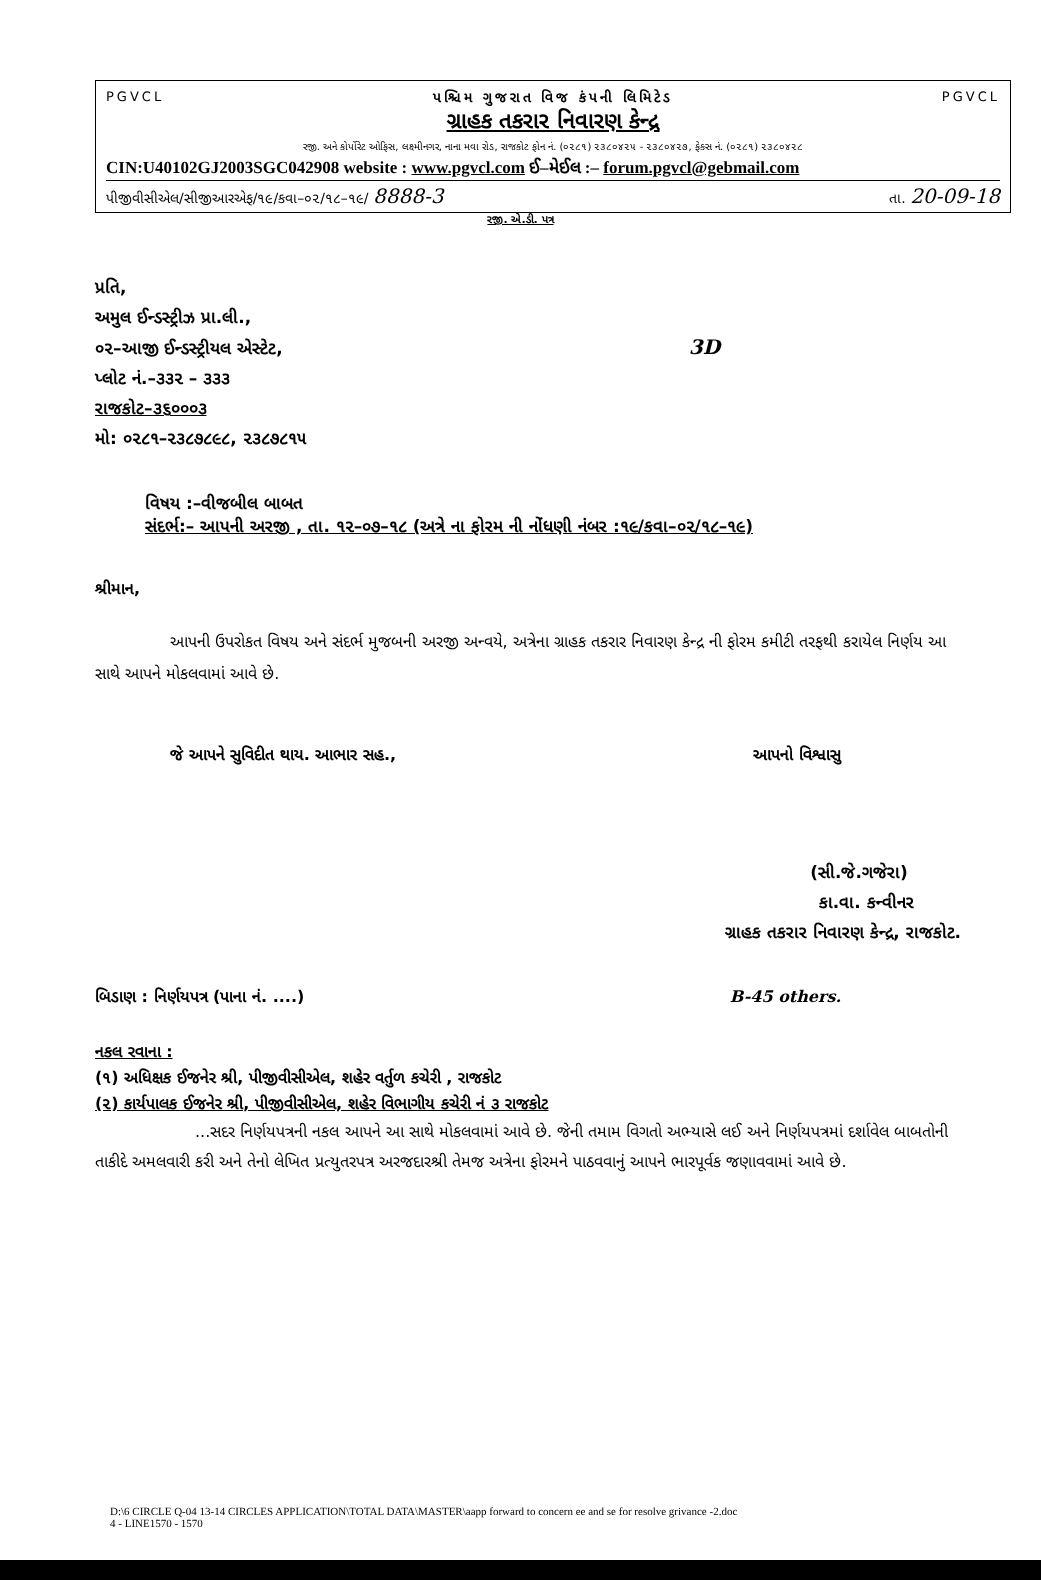PGVCL પશ્ચિમ ગુજરાત વિજ કંપની લિમિટેડ PGVCL
ગ્રાહક તકરાર નિવારણ કેન્દ્ર
રજી. અને કોર્પોરેટ ઓફિસ, લક્ષ્મીનગર, નાના મવા રોડ, રાજકોટ ફોન નં. (૦૨૮૧) ૨૩૮૦૪૨૫ - ૨૩૮૦૪૨૭, ફેક્સ નં. (૦૨૮૧) ૨૩૮૦૪૨૮
CIN:U40102GJ2003SGC042908 website : www.pgvcl.com ઈ–મેઈલ :– forum.pgvcl@gebmail.com
પીજીવીસીએલ/સીજીઆરએફ/૧૯/કવા–૦૨/૧૮–૧૯/ 8888-3 તા. 20-09-18
રજી. એ.ડી. પત્ર
પ્રતિ,
અમુલ ઈન્ડસ્ટ્રીઝ પ્રા.લી.,
૦૨–આજી ઈન્ડસ્ટ્રીયલ એસ્ટેટ, 3D
પ્લોટ નં.–૩૩૨ – ૩૩૩
રાજકોટ–૩૬૦૦૦૩
મો: ૦૨૮૧–૨૩૮૭૮૯૮, ૨૩૮૭૮૧૫
વિષય :–વીજબીલ બાબત
સંદર્ભ:– આપની અરજી , તા. ૧૨–૦૭–૧૮ (અત્રે ના ફોરમ ની નોંધણી નંબર :૧૯/કવા–૦૨/૧૮–૧૯)
શ્રીમાન,
આપની ઉપરોકત વિષય અને સંદર્ભ મુજબની અરજી અન્વયે, અત્રેના ગ્રાહક તકરાર નિવારણ કેન્દ્ર ની ફોરમ કમીટી તરફથી કરાયેલ નિર્ણય આ સાથે આપને મોકલવામાં આવે છે.
જે આપને સુવિદીત થાય. આભાર સહ., આપનો વિશ્વાસુ
(સી.જે.ગજેરા)
કા.વા. કન્વીનર
ગ્રાહક તકરાર નિવારણ કેન્દ્ર, રાજકોટ.
બિડાણ : નિર્ણયપત્ર (પાના નં. ....) B-45 others.
નકલ રવાના :
(૧) અધિક્ષક ઈજનેર શ્રી, પીજીવીસીએલ, શહેર વર્તુળ કચેરી , રાજકોટ
(૨) કાર્યપાલક ઈજનેર શ્રી, પીજીવીસીએલ, શહેર વિભાગીય કચેરી નં ૩ રાજકોટ
...સદર નિર્ણયપત્રની નકલ આપને આ સાથે મોકલવામાં આવે છે. જેની તમામ વિગતો અભ્યાસે લઈ અને નિર્ણયપત્રમાં દર્શાવેલ બાબતોની તાકીદે અમલવારી કરી અને તેનો લેખિત પ્રત્યુતરપત્ર અરજદારશ્રી તેમજ અત્રેના ફોરમને પાઠવવાનું આપને ભારપૂર્વક જણાવવામાં આવે છે.
D:\6 CIRCLE Q-04 13-14 CIRCLES APPLICATION\TOTAL DATA\MASTER\aapp forward to concern ee and se for resolve grivance -2.doc
4 - LINE1570 - 1570